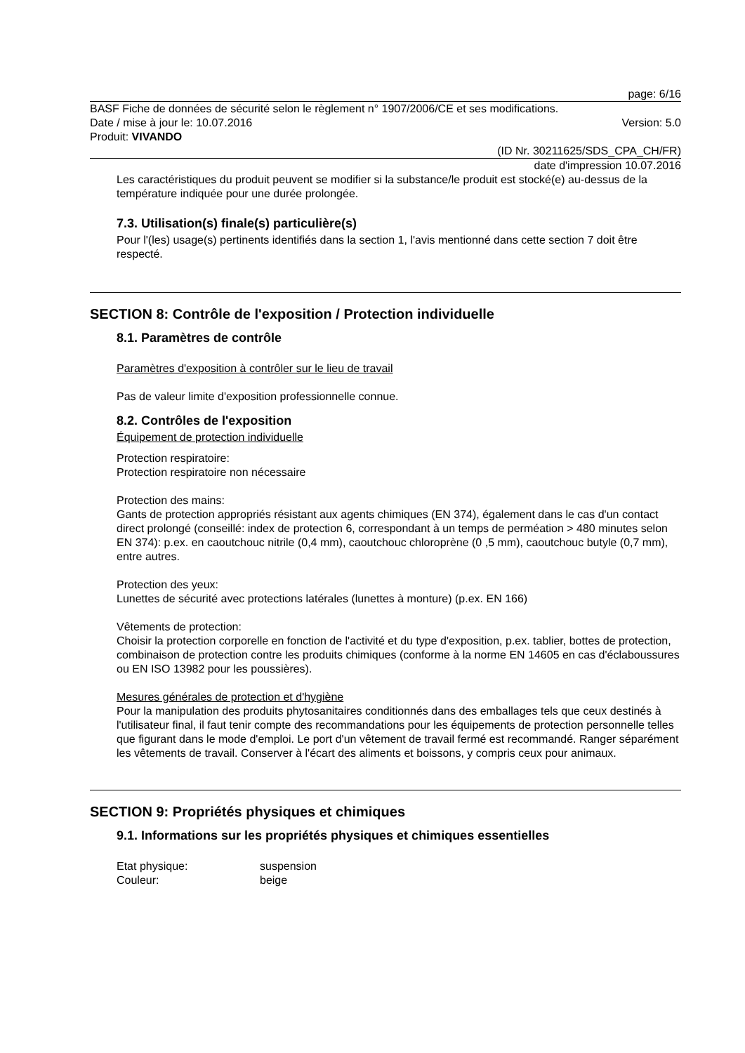page: 6/16
BASF Fiche de données de sécurité selon le règlement n° 1907/2006/CE et ses modifications.
Date / mise à jour le: 10.07.2016 Version: 5.0
Produit: VIVANDO
(ID Nr. 30211625/SDS_CPA_CH/FR)
date d'impression 10.07.2016
Les caractéristiques du produit peuvent se modifier si la substance/le produit est stocké(e) au-dessus de la température indiquée pour une durée prolongée.
7.3. Utilisation(s) finale(s) particulière(s)
Pour l'(les) usage(s) pertinents identifiés dans la section 1, l'avis mentionné dans cette section 7 doit être respecté.
SECTION 8: Contrôle de l'exposition / Protection individuelle
8.1. Paramètres de contrôle
Paramètres d'exposition à contrôler sur le lieu de travail
Pas de valeur limite d'exposition professionnelle connue.
8.2. Contrôles de l'exposition
Équipement de protection individuelle
Protection respiratoire:
Protection respiratoire non nécessaire
Protection des mains:
Gants de protection appropriés résistant aux agents chimiques (EN 374), également dans le cas d'un contact direct prolongé (conseillé: index de protection 6, correspondant à un temps de perméation > 480 minutes selon EN 374): p.ex. en caoutchouc nitrile (0,4 mm), caoutchouc chloroprène (0 ,5 mm), caoutchouc butyle (0,7 mm), entre autres.
Protection des yeux:
Lunettes de sécurité avec protections latérales (lunettes à monture) (p.ex. EN 166)
Vêtements de protection:
Choisir la protection corporelle en fonction de l'activité et du type d'exposition, p.ex. tablier, bottes de protection, combinaison de protection contre les produits chimiques (conforme à la norme EN 14605 en cas d'éclaboussures ou EN ISO 13982 pour les poussières).
Mesures générales de protection et d'hygiène
Pour la manipulation des produits phytosanitaires conditionnés dans des emballages tels que ceux destinés à l'utilisateur final, il faut tenir compte des recommandations pour les équipements de protection personnelle telles que figurant dans le mode d'emploi. Le port d'un vêtement de travail fermé est recommandé. Ranger séparément les vêtements de travail. Conserver à l'écart des aliments et boissons, y compris ceux pour animaux.
SECTION 9: Propriétés physiques et chimiques
9.1. Informations sur les propriétés physiques et chimiques essentielles
Etat physique: suspension
Couleur: beige